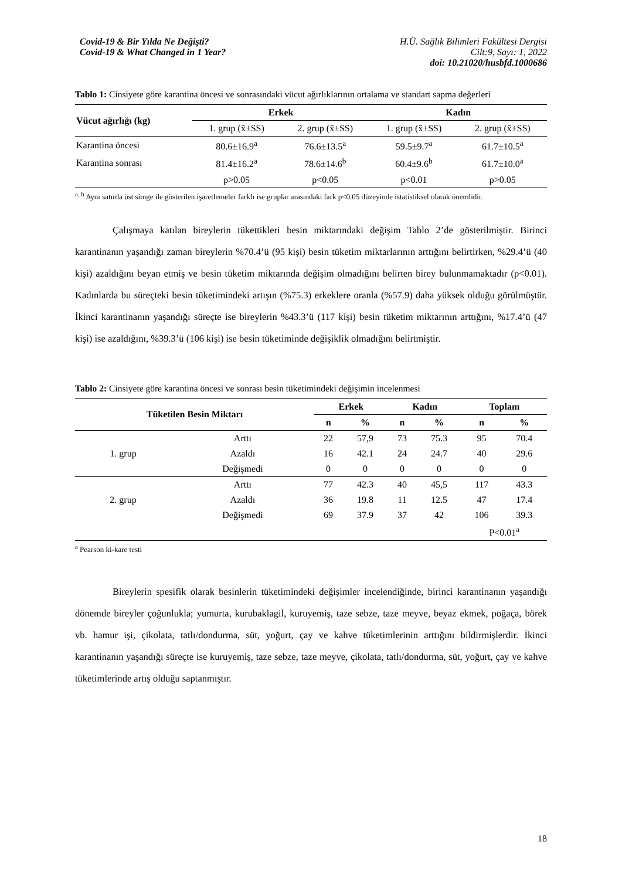Covid-19 & Bir Yılda Ne Değişti?
Covid-19 & What Changed in 1 Year?
H.Ü. Sağlık Bilimleri Fakültesi Dergisi
Cilt:9, Sayı: 1, 2022
doi: 10.21020/husbfd.1000686
Tablo 1: Cinsiyete göre karantina öncesi ve sonrasındaki vücut ağırlıklarının ortalama ve standart sapma değerleri
| Vücut ağırlığı (kg) | Erkek | | Kadın | |
| --- | --- | --- | --- | --- |
| | 1. grup (x̄±SS) | 2. grup (x̄±SS) | 1. grup (x̄±SS) | 2. grup (x̄±SS) |
| Karantina öncesi | 80.6±16.9<sup>a</sup> | 76.6±13.5<sup>a</sup> | 59.5±9.7<sup>a</sup> | 61.7±10.5<sup>a</sup> |
| Karantina sonrası | 81.4±16.2<sup>a</sup> | 78.6±14.6<sup>b</sup> | 60.4±9.6<sup>b</sup> | 61.7±10.0<sup>a</sup> |
| | p>0.05 | p<0.05 | p<0.01 | p>0.05 |
<sup>a, b</sup> Aynı satırda üst simge ile gösterilen işaretlemeler farklı ise gruplar arasındaki fark p<0.05 düzeyinde istatistiksel olarak önemlidir.
Çalışmaya katılan bireylerin tükettikleri besin miktarındaki değişim Tablo 2’de gösterilmiştir. Birinci karantinanın yaşandığı zaman bireylerin %70.4’ü (95 kişi) besin tüketim miktarlarının arttığını belirtirken, %29.4’ü (40 kişi) azaldığını beyan etmiş ve besin tüketim miktarında değişim olmadığını belirten birey bulunmamaktadır (p<0.01). Kadınlarda bu süreçteki besin tüketimindeki artışın (%75.3) erkeklere oranla (%57.9) daha yüksek olduğu görülmüştür. İkinci karantinanın yaşandığı süreçte ise bireylerin %43.3’ü (117 kişi) besin tüketim miktarının arttığını, %17.4’ü (47 kişi) ise azaldığını, %39.3’ü (106 kişi) ise besin tüketiminde değişiklik olmadığını belirtmiştir.
Tablo 2: Cinsiyete göre karantina öncesi ve sonrası besin tüketimindeki değişimin incelenmesi
| Tüketilen Besin Miktarı | | Erkek | | Kadın | | Toplam | |
| --- | --- | --- | --- | --- | --- | --- | --- |
| | | n | % | n | % | n | % |
| 1. grup | Arttı | 22 | 57,9 | 73 | 75.3 | 95 | 70.4 |
| | Azaldı | 16 | 42.1 | 24 | 24.7 | 40 | 29.6 |
| | Değişmedi | 0 | 0 | 0 | 0 | 0 | 0 |
| 2. grup | Arttı | 77 | 42.3 | 40 | 45,5 | 117 | 43.3 |
| | Azaldı | 36 | 19.8 | 11 | 12.5 | 47 | 17.4 |
| | Değişmedi | 69 | 37.9 | 37 | 42 | 106 | 39.3 |
| | | | | | | P<0.01<sup>a</sup> | |
<sup>a</sup> Pearson ki-kare testi
Bireylerin spesifik olarak besinlerin tüketimindeki değişimler incelendiğinde, birinci karantinanın yaşandığı dönemde bireyler çoğunlukla; yumurta, kurubaklagil, kuruyemiş, taze sebze, taze meyve, beyaz ekmek, poğaça, börek vb. hamur işi, çikolata, tatlı/dondurma, süt, yoğurt, çay ve kahve tüketimlerinin arttığını bildirmişlerdir. İkinci karantinanın yaşandığı süreçte ise kuruyemiş, taze sebze, taze meyve, çikolata, tatlı/dondurma, süt, yoğurt, çay ve kahve tüketimlerinde artış olduğu saptanmıştır.
18